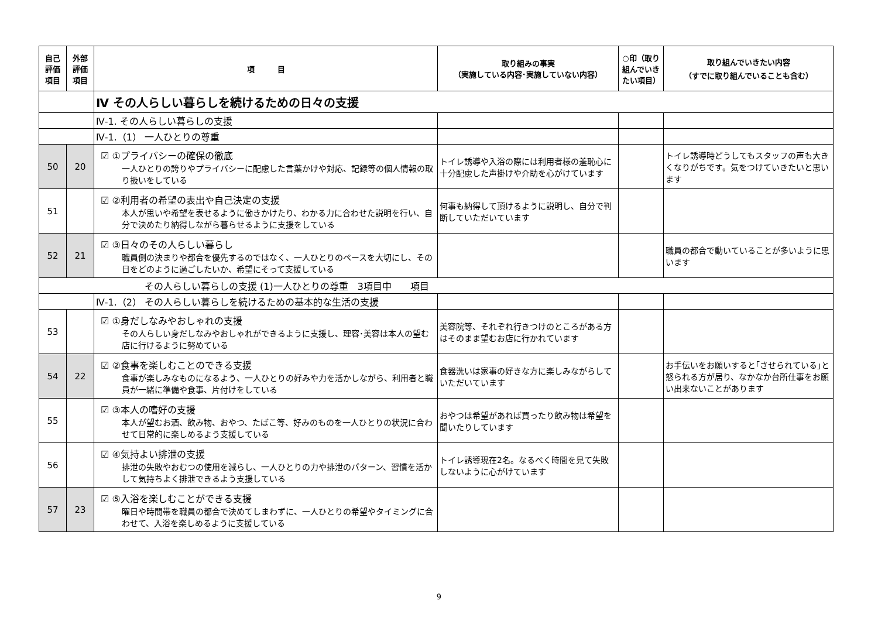| 自己 評価 項目 | 外部 評価 項目 | 項 目 | 取り組みの事実 （実施している内容･実施していない内容） | ○印（取り組んでいきたい項目） | 取り組んでいきたい内容 （すでに取り組んでいることも含む） |
| --- | --- | --- | --- | --- | --- |
| | | Ⅳ その人らしい暮らしを続けるための日々の支援 | | | |
| | | Ⅳ-1. その人らしい暮らしの支援 | | | |
| | | Ⅳ-1.（1） 一人ひとりの尊重 | | | |
| 50 | 20 | ☑ ①プライバシーの確保の徹底 一人ひとりの誇りやプライバシーに配慮した言葉かけや対応、記録等の個人情報の取り扱いをしている | トイレ誘導や入浴の際には利用者様の羞恥心に十分配慮した声掛けや介助を心がけています | | トイレ誘導時どうしてもスタッフの声も大きくなりがちです。気をつけていきたいと思います |
| 51 | | ☑ ②利用者の希望の表出や自己決定の支援 本人が思いや希望を表せるように働きかけたり、わかる力に合わせた説明を行い、自分で決めたり納得しながら暮らせるように支援をしている | 何事も納得して頂けるように説明し、自分で判断していただいています | | |
| 52 | 21 | ☑ ③日々のその人らしい暮らし 職員側の決まりや都合を優先するのではなく、一人ひとりのペースを大切にし、その日をどのように過ごしたいか、希望にそって支援している | | | 職員の都合で動いていることが多いように思います |
| その人らしい暮らしの支援 (1)一人ひとりの尊重 3項目中 項目 | | | | | |
| | | Ⅳ-1.（2） その人らしい暮らしを続けるための基本的な生活の支援 | | | |
| 53 | | ☑ ①身だしなみやおしゃれの支援 その人らしい身だしなみやおしゃれができるように支援し、理容･美容は本人の望む店に行けるように努めている | 美容院等、それぞれ行きつけのところがある方はそのまま望むお店に行かれています | | |
| 54 | 22 | ☑ ②食事を楽しむことのできる支援 食事が楽しみなものになるよう、一人ひとりの好みや力を活かしながら、利用者と職員が一緒に準備や食事、片付けをしている | 食器洗いは家事の好きな方に楽しみながらしていただいています | | お手伝いをお願いすると｢させられている｣と怒られる方が居り、なかなか台所仕事をお願い出来ないことがあります |
| 55 | | ☑ ③本人の嗜好の支援 本人が望むお酒、飲み物、おやつ、たばこ等、好みのものを一人ひとりの状況に合わせて日常的に楽しめるよう支援している | おやつは希望があれば買ったり飲み物は希望を聞いたりしています | | |
| 56 | | ☑ ④気持よい排泄の支援 排泄の失敗やおむつの使用を減らし、一人ひとりの力や排泄のパターン、習慣を活かして気持ちよく排泄できるよう支援している | トイレ誘導現在2名。なるべく時間を見て失敗しないように心がけています | | |
| 57 | 23 | ☑ ⑤入浴を楽しむことができる支援 曜日や時間帯を職員の都合で決めてしまわずに、一人ひとりの希望やタイミングに合わせて、入浴を楽しめるように支援している | | | |
9